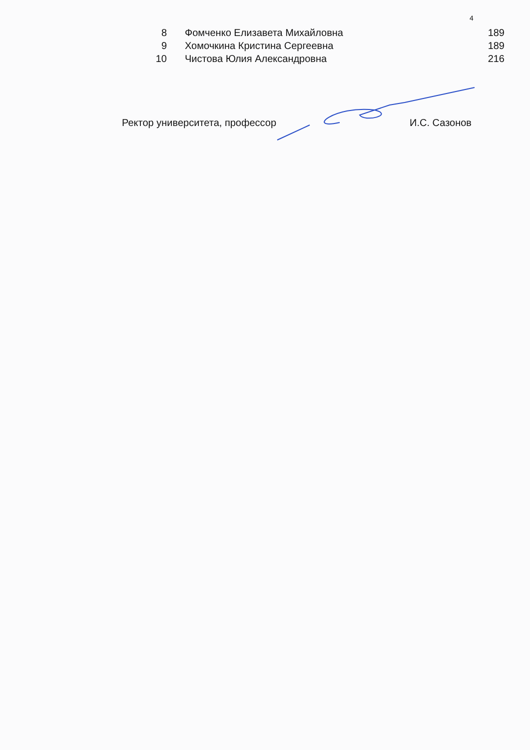4
| 8 | Фомченко Елизавета Михайловна | 189 |
| 9 | Хомочкина Кристина Сергеевна | 189 |
| 10 | Чистова Юлия Александровна | 216 |
Ректор университета, профессор И.С. Сазонов